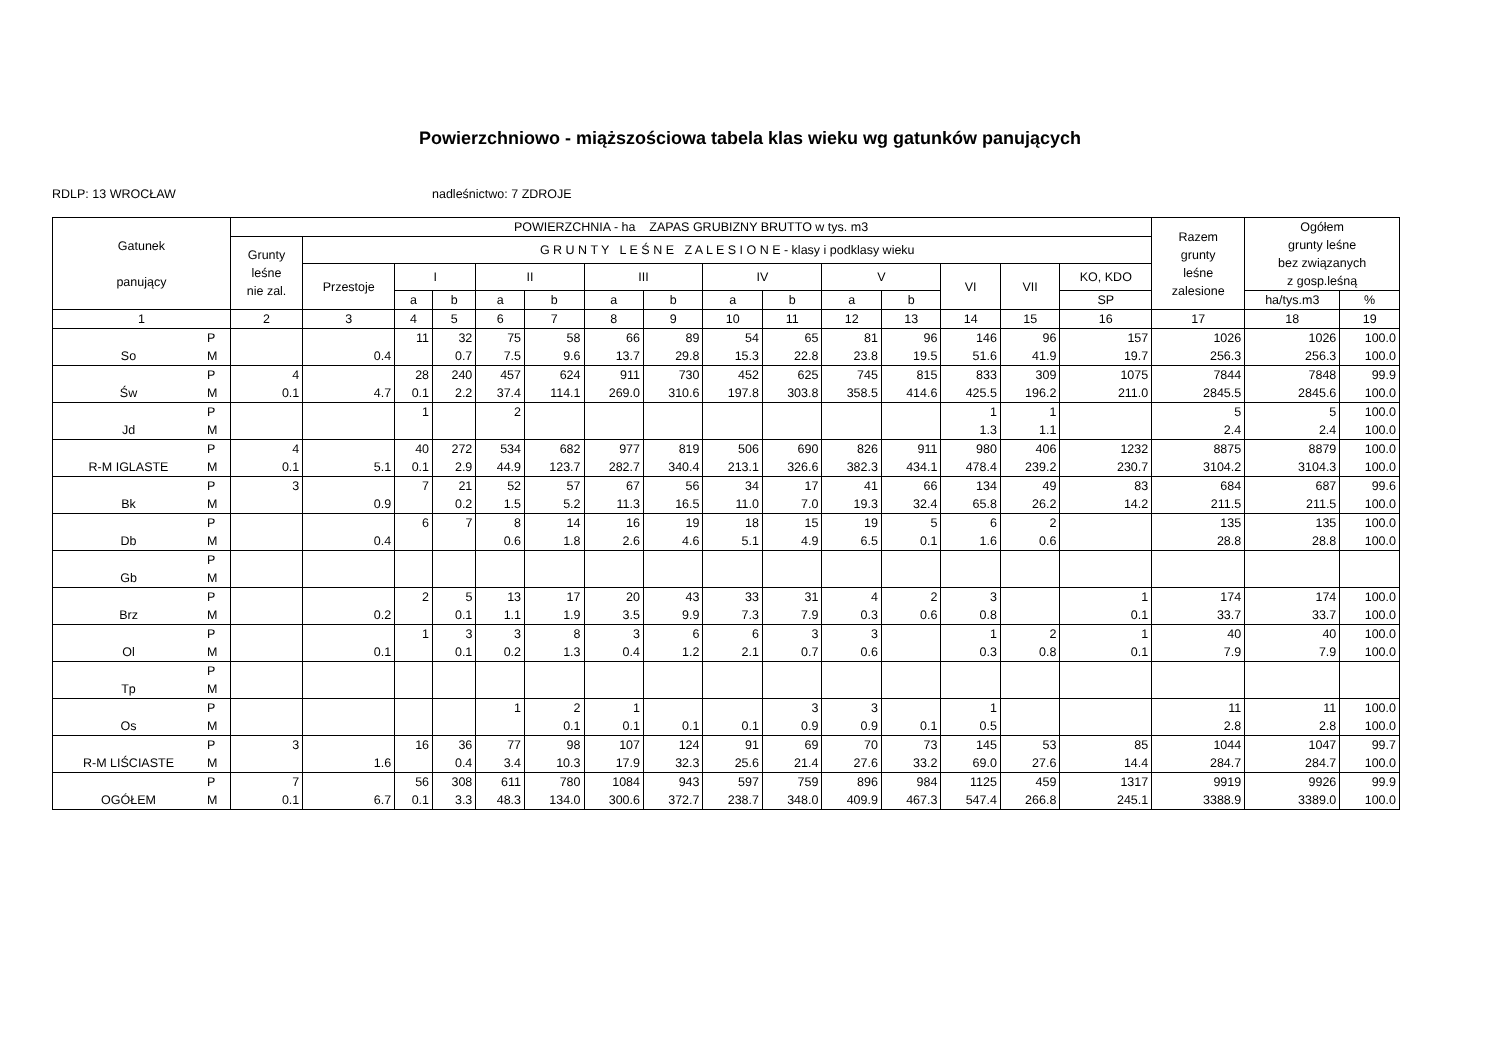Powierzchniowo - miąższościowa tabela klas wieku wg gatunków panujących
RDLP: 13 WROCŁAW nadleśnictwo: 7 ZDROJE
| Gatunek panujący | | POWIERZCHNIA - ha ZAPAS GRUBIZNY BRUTTO w tys. m3 | | | | | | | | | | | | | | | Razem grunty leśne zalesione | Ogółem grunty leśne bez związanych z gosp.leśną | |
| --- | --- | --- | --- | --- | --- | --- | --- | --- | --- | --- | --- | --- | --- | --- | --- | --- | --- | --- | --- |
| | | Grunty leśne nie zal. | G R U N T Y L E Ś N E Z A L E S I O N E - klasy i podklasy wieku | | | | | | | | | | | | | | | | |
| | | | Przestoje | I | | II | | III | | IV | | V | | VI | VII | KO, KDO | | | |
| | | | | a | b | a | b | a | b | a | b | a | b | | | SP | | ha/tys.m3 | % |
| 1 | | 2 | 3 | 4 | 5 | 6 | 7 | 8 | 9 | 10 | 11 | 12 | 13 | 14 | 15 | 16 | 17 | 18 | 19 |
| So | P M | | 0.4 | 11 | 32 0.7 | 75 7.5 | 58 9.6 | 66 13.7 | 89 29.8 | 54 15.3 | 65 22.8 | 81 23.8 | 96 19.5 | 146 51.6 | 96 41.9 | 157 19.7 | 1026 256.3 | 1026 256.3 | 100.0 100.0 |
| Św | P M | 4 0.1 | 4.7 | 28 0.1 | 240 2.2 | 457 37.4 | 624 114.1 | 911 269.0 | 730 310.6 | 452 197.8 | 625 303.8 | 745 358.5 | 815 414.6 | 833 425.5 | 309 196.2 | 1075 211.0 | 7844 2845.5 | 7848 2845.6 | 99.9 100.0 |
| Jd | P M | | | 1 | | 2 | | | | | | | | 1 1.3 | 1 1.1 | | 5 2.4 | 5 2.4 | 100.0 100.0 |
| R-M IGLASTE | P M | 4 0.1 | 5.1 | 40 0.1 | 272 2.9 | 534 44.9 | 682 123.7 | 977 282.7 | 819 340.4 | 506 213.1 | 690 326.6 | 826 382.3 | 911 434.1 | 980 478.4 | 406 239.2 | 1232 230.7 | 8875 3104.2 | 8879 3104.3 | 100.0 100.0 |
| Bk | P M | 3 | 0.9 | 7 | 21 0.2 | 52 1.5 | 57 5.2 | 67 11.3 | 56 16.5 | 34 11.0 | 17 7.0 | 41 19.3 | 66 32.4 | 134 65.8 | 49 26.2 | 83 14.2 | 684 211.5 | 687 211.5 | 99.6 100.0 |
| Db | P M | | 0.4 | 6 | 7 | 8 0.6 | 14 1.8 | 16 2.6 | 19 4.6 | 18 5.1 | 15 4.9 | 19 6.5 | 5 0.1 | 6 1.6 | 2 0.6 | | 135 28.8 | 135 28.8 | 100.0 100.0 |
| Gb | P M | | | | | | | | | | | | | | | | | | |
| Brz | P M | | 0.2 | 2 | 5 0.1 | 13 1.1 | 17 1.9 | 20 3.5 | 43 9.9 | 33 7.3 | 31 7.9 | 4 0.3 | 2 0.6 | 3 0.8 | | 1 0.1 | 174 33.7 | 174 33.7 | 100.0 100.0 |
| Ol | P M | | 0.1 | 1 | 3 0.1 | 3 0.2 | 8 1.3 | 3 0.4 | 6 1.2 | 6 2.1 | 3 0.7 | 3 0.6 | | 1 0.3 | 2 0.8 | 1 0.1 | 40 7.9 | 40 7.9 | 100.0 100.0 |
| Tp | P M | | | | | | | | | | | | | | | | | | |
| Os | P M | | | | | 1 | 2 0.1 | 1 0.1 | 0.1 | 0.1 | 3 0.9 | 3 0.9 | 0.1 | 1 0.5 | | | 11 2.8 | 11 2.8 | 100.0 100.0 |
| R-M LIŚCIASTE | P M | 3 | 1.6 | 16 | 36 0.4 | 77 3.4 | 98 10.3 | 107 17.9 | 124 32.3 | 91 25.6 | 69 21.4 | 70 27.6 | 73 33.2 | 145 69.0 | 53 27.6 | 85 14.4 | 1044 284.7 | 1047 284.7 | 99.7 100.0 |
| OGÓŁEM | P M | 7 0.1 | 6.7 | 56 0.1 | 308 3.3 | 611 48.3 | 780 134.0 | 1084 300.6 | 943 372.7 | 597 238.7 | 759 348.0 | 896 409.9 | 984 467.3 | 1125 547.4 | 459 266.8 | 1317 245.1 | 9919 3388.9 | 9926 3389.0 | 99.9 100.0 |